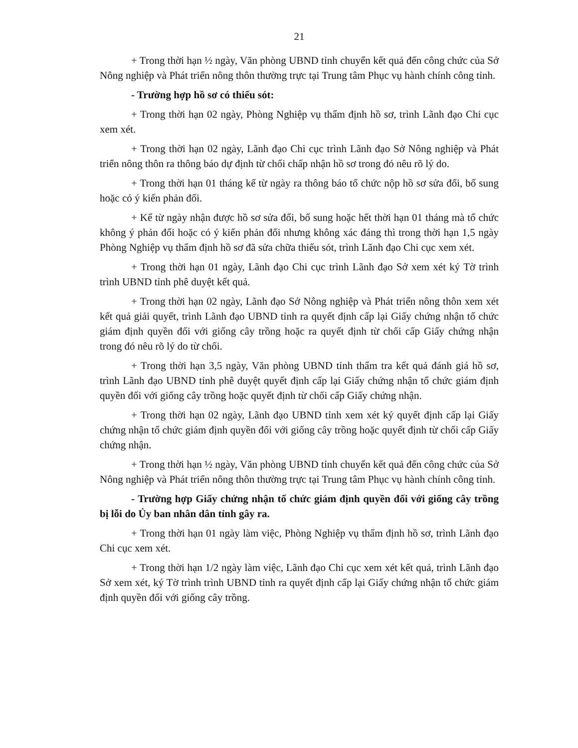21
+ Trong thời hạn ½ ngày, Văn phòng UBND tỉnh chuyển kết quả đến công chức của Sở Nông nghiệp và Phát triển nông thôn thường trực tại Trung tâm Phục vụ hành chính công tỉnh.
- Trường hợp hồ sơ có thiếu sót:
+ Trong thời hạn 02 ngày, Phòng Nghiệp vụ thẩm định hồ sơ, trình Lãnh đạo Chi cục xem xét.
+ Trong thời hạn 02 ngày, Lãnh đạo Chi cục trình Lãnh đạo Sở Nông nghiệp và Phát triển nông thôn ra thông báo dự định từ chối chấp nhận hồ sơ trong đó nêu rõ lý do.
+ Trong thời hạn 01 tháng kể từ ngày ra thông báo tổ chức nộp hồ sơ sửa đổi, bổ sung hoặc có ý kiến phản đối.
+ Kể từ ngày nhận được hồ sơ sửa đổi, bổ sung hoặc hết thời hạn 01 tháng mà tổ chức không ý phản đối hoặc có ý kiến phản đối nhưng không xác đáng thì trong thời hạn 1,5 ngày Phòng Nghiệp vụ thẩm định hồ sơ đã sửa chữa thiếu sót, trình Lãnh đạo Chi cục xem xét.
+ Trong thời hạn 01 ngày, Lãnh đạo Chi cục trình Lãnh đạo Sở xem xét ký Tờ trình trình UBND tỉnh phê duyệt kết quả.
+ Trong thời hạn 02 ngày, Lãnh đạo Sở Nông nghiệp và Phát triển nông thôn xem xét kết quả giải quyết, trình Lãnh đạo UBND tỉnh ra quyết định cấp lại Giấy chứng nhận tổ chức giám định quyền đối với giống cây trồng hoặc ra quyết định từ chối cấp Giấy chứng nhận trong đó nêu rõ lý do từ chối.
+ Trong thời hạn 3,5 ngày, Văn phòng UBND tỉnh thẩm tra kết quả đánh giá hồ sơ, trình Lãnh đạo UBND tỉnh phê duyệt quyết định cấp lại Giấy chứng nhận tổ chức giám định quyền đối với giống cây trồng hoặc quyết định từ chối cấp Giấy chứng nhận.
+ Trong thời hạn 02 ngày, Lãnh đạo UBND tỉnh xem xét ký quyết định cấp lại Giấy chứng nhận tổ chức giám định quyền đối với giống cây trồng hoặc quyết định từ chối cấp Giấy chứng nhận.
+ Trong thời hạn ½ ngày, Văn phòng UBND tỉnh chuyển kết quả đến công chức của Sở Nông nghiệp và Phát triển nông thôn thường trực tại Trung tâm Phục vụ hành chính công tỉnh.
- Trường hợp Giấy chứng nhận tổ chức giám định quyền đối với giống cây trồng bị lỗi do Ủy ban nhân dân tỉnh gây ra.
+ Trong thời hạn 01 ngày làm việc, Phòng Nghiệp vụ thẩm định hồ sơ, trình Lãnh đạo Chi cục xem xét.
+ Trong thời hạn 1/2 ngày làm việc, Lãnh đạo Chi cục xem xét kết quả, trình Lãnh đạo Sở xem xét, ký Tờ trình trình UBND tỉnh ra quyết định cấp lại Giấy chứng nhận tổ chức giám định quyền đối với giống cây trồng.